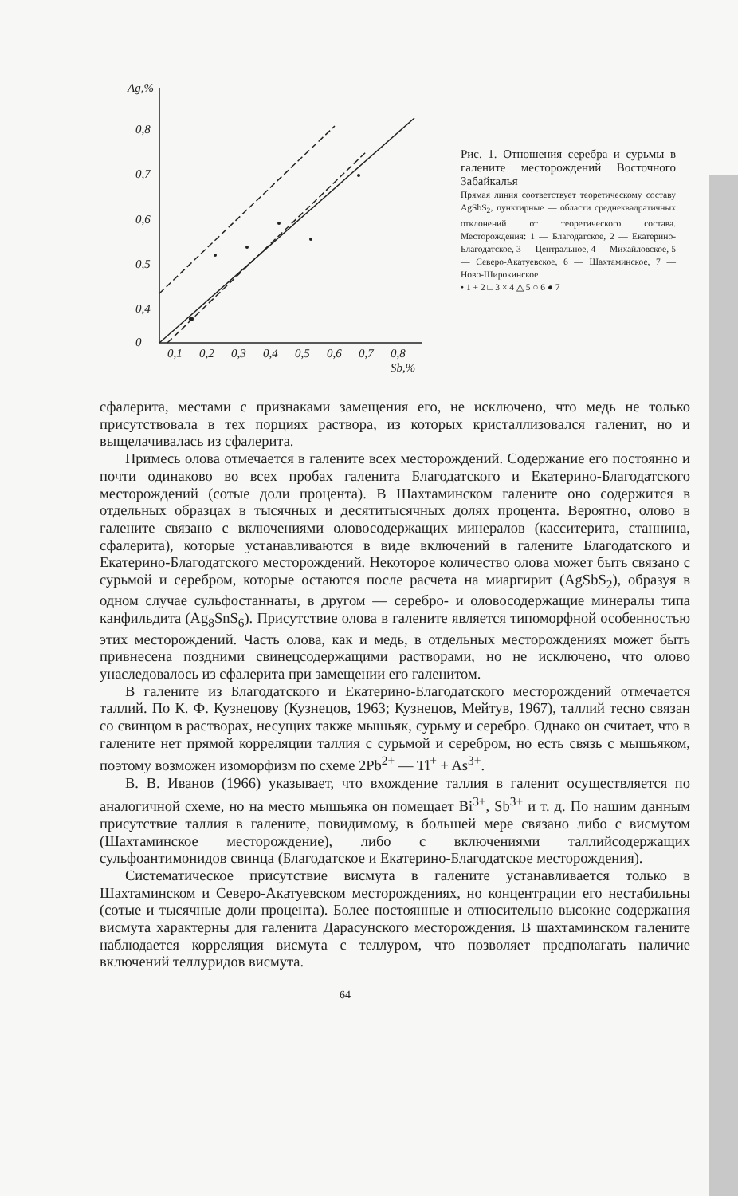Ag,%
0,8
0,7
0,6
0,5
0,4
0
0,1
0,2
0,3
0,4
0,5
0,6
0,7
0,8
Sb,%
Рис. 1. Отношения серебра и сурьмы в галените месторождений Восточного Забайкалья
Прямая линия соответствует теоретическому составу AgSbS<sub>2</sub>, пунктирные — области среднеквадратичных отклонений от теоретического состава. Месторождения: 1 — Благодатское, 2 — Екатерино-Благодатское, 3 — Центральное, 4 — Михайловское, 5 — Северо-Акатуевское, 6 — Шахтаминское, 7 — Ново-Широкинское
• 1 + 2 □ 3 × 4 △ 5 ○ 6 ● 7
сфалерита, местами с признаками замещения его, не исключено, что медь не только присутствовала в тех порциях раствора, из которых кристаллизовался галенит, но и выщелачивалась из сфалерита.
Примесь олова отмечается в галените всех месторождений. Содержание его постоянно и почти одинаково во всех пробах галенита Благодатского и Екатерино-Благодатского месторождений (сотые доли процента). В Шахтаминском галените оно содержится в отдельных образцах в тысячных и десятитысячных долях процента. Вероятно, олово в галените связано с включениями оловосодержащих минералов (касситерита, станнина, сфалерита), которые устанавливаются в виде включений в галените Благодатского и Екатерино-Благодатского месторождений. Некоторое количество олова может быть связано с сурьмой и серебром, которые остаются после расчета на миаргирит (AgSbS<sub>2</sub>), образуя в одном случае сульфостаннаты, в другом — серебро- и оловосодержащие минералы типа канфильдита (Ag<sub>8</sub>SnS<sub>6</sub>). Присутствие олова в галените является типоморфной особенностью этих месторождений. Часть олова, как и медь, в отдельных месторождениях может быть привнесена поздними свинецсодержащими растворами, но не исключено, что олово унаследовалось из сфалерита при замещении его галенитом.
В галените из Благодатского и Екатерино-Благодатского месторождений отмечается таллий. По К. Ф. Кузнецову (Кузнецов, 1963; Кузнецов, Мейтув, 1967), таллий тесно связан со свинцом в растворах, несущих также мышьяк, сурьму и серебро. Однако он считает, что в галените нет прямой корреляции таллия с сурьмой и серебром, но есть связь с мышьяком, поэтому возможен изоморфизм по схеме 2Pb<sup>2+</sup> — Tl<sup>+</sup> + As<sup>3+</sup>.
В. В. Иванов (1966) указывает, что вхождение таллия в галенит осуществляется по аналогичной схеме, но на место мышьяка он помещает Bi<sup>3+</sup>, Sb<sup>3+</sup> и т. д. По нашим данным присутствие таллия в галените, повидимому, в большей мере связано либо с висмутом (Шахтаминское месторождение), либо с включениями таллийсодержащих сульфоантимонидов свинца (Благодатское и Екатерино-Благодатское месторождения).
Систематическое присутствие висмута в галените устанавливается только в Шахтаминском и Северо-Акатуевском месторождениях, но концентрации его нестабильны (сотые и тысячные доли процента). Более постоянные и относительно высокие содержания висмута характерны для галенита Дарасунского месторождения. В шахтаминском галените наблюдается корреляция висмута с теллуром, что позволяет предполагать наличие включений теллуридов висмута.
64